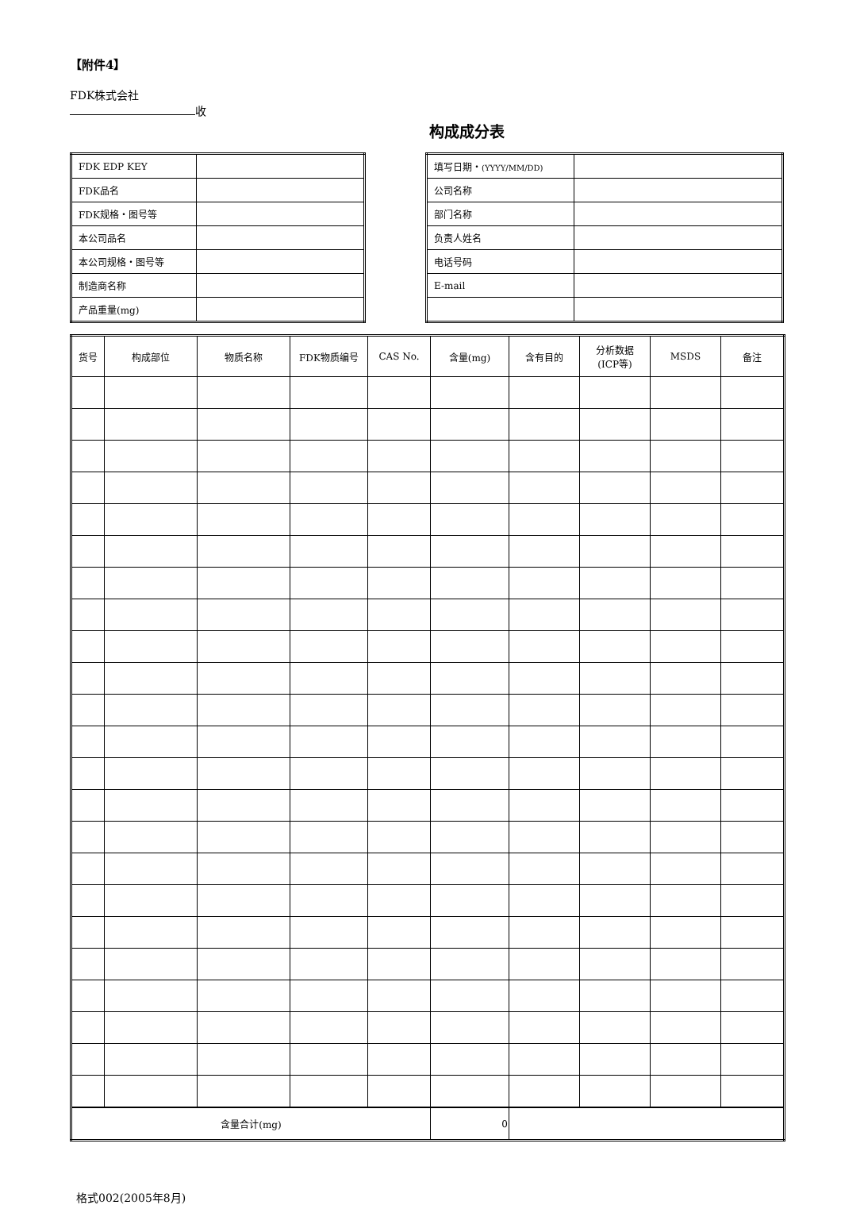【附件4】
FDK株式会社
收
构成成分表
| FDK EDP KEY | |
| FDK品名 | |
| FDK规格・图号等 | |
| 本公司品名 | |
| 本公司规格・图号等 | |
| 制造商名称 | |
| 产品重量(mg) | |
| 填写日期・ (YYYY/MM/DD) | |
| 公司名称 | |
| 部门名称 | |
| 负责人姓名 | |
| 电话号码 | |
| E-mail | |
| 货号 | 构成部位 | 物质名称 | FDK物质编号 | CAS No. | 含量(mg) | 含有目的 | 分析数据 (ICP等) | MSDS | 备注 |
| --- | --- | --- | --- | --- | --- | --- | --- | --- | --- |
| 含量合计(mg) | | | | | 0 | | | | |
格式002(2005年8月)